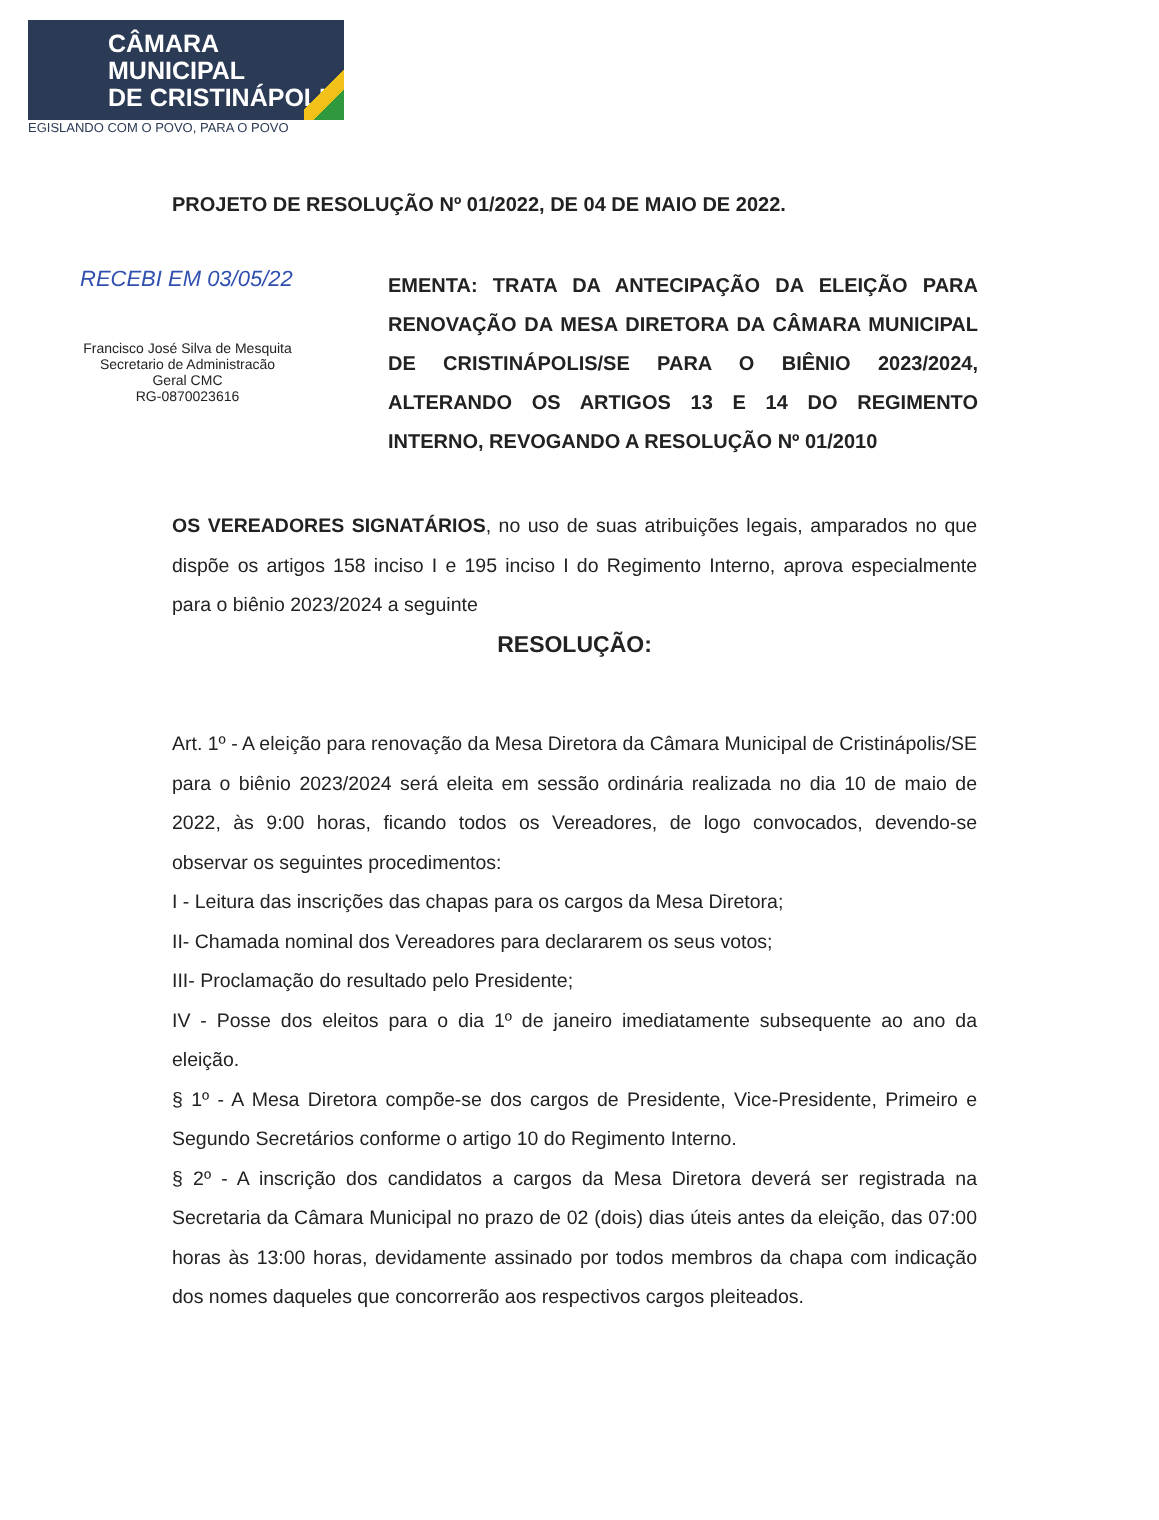CÂMARA MUNICIPAL
DE CRISTINÁPOLIS
EGISLANDO COM O POVO, PARA O POVO
PROJETO DE RESOLUÇÃO Nº 01/2022, DE 04 DE MAIO DE 2022.
RECEBI EM 03/05/22
Francisco José Silva de Mesquita
Secretario de Administracão
Geral CMC
RG-0870023616
EMENTA: TRATA DA ANTECIPAÇÃO DA ELEIÇÃO PARA RENOVAÇÃO DA MESA DIRETORA DA CÂMARA MUNICIPAL DE CRISTINÁPOLIS/SE PARA O BIÊNIO 2023/2024, ALTERANDO OS ARTIGOS 13 E 14 DO REGIMENTO INTERNO, REVOGANDO A RESOLUÇÃO Nº 01/2010
OS VEREADORES SIGNATÁRIOS, no uso de suas atribuições legais, amparados no que dispõe os artigos 158 inciso I e 195 inciso I do Regimento Interno, aprova especialmente para o biênio 2023/2024 a seguinte
RESOLUÇÃO:
Art. 1º - A eleição para renovação da Mesa Diretora da Câmara Municipal de Cristinápolis/SE para o biênio 2023/2024 será eleita em sessão ordinária realizada no dia 10 de maio de 2022, às 9:00 horas, ficando todos os Vereadores, de logo convocados, devendo-se observar os seguintes procedimentos:
I - Leitura das inscrições das chapas para os cargos da Mesa Diretora;
II- Chamada nominal dos Vereadores para declararem os seus votos;
III- Proclamação do resultado pelo Presidente;
IV - Posse dos eleitos para o dia 1º de janeiro imediatamente subsequente ao ano da eleição.
§ 1º - A Mesa Diretora compõe-se dos cargos de Presidente, Vice-Presidente, Primeiro e Segundo Secretários conforme o artigo 10 do Regimento Interno.
§ 2º - A inscrição dos candidatos a cargos da Mesa Diretora deverá ser registrada na Secretaria da Câmara Municipal no prazo de 02 (dois) dias úteis antes da eleição, das 07:00 horas às 13:00 horas, devidamente assinado por todos membros da chapa com indicação dos nomes daqueles que concorrerão aos respectivos cargos pleiteados.